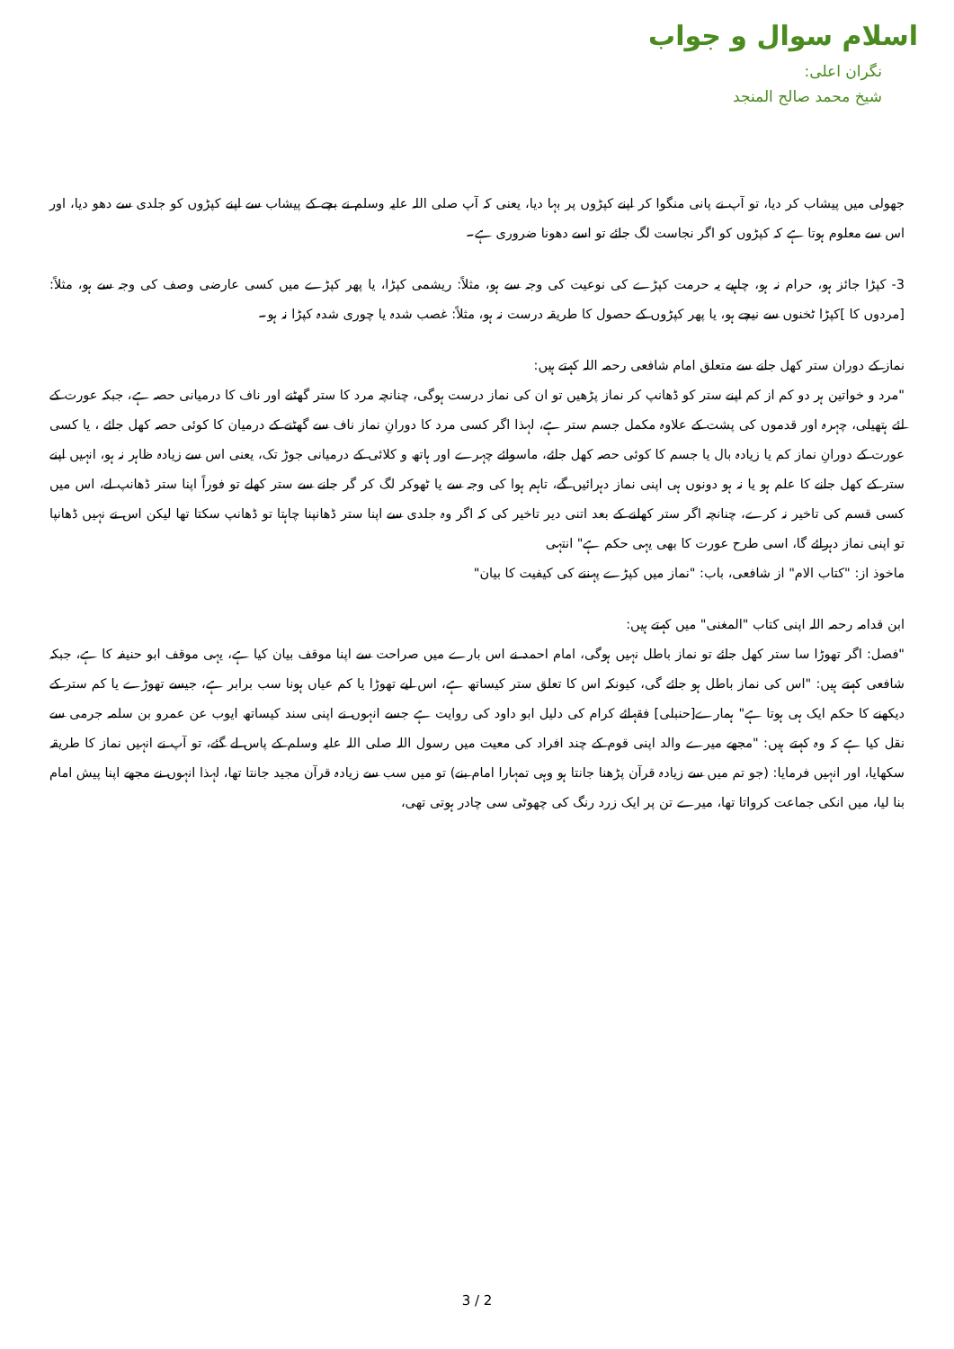اسلام سوال و جواب
نگران اعلی:
شیخ محمد صالح المنجد
جھولی میں پیشاب کر دیا، تو آپ نے پانی منگوا کر اپنے کپڑوں پر بہا دیا، یعنی کہ آپ صلی اللہ علیہ وسلم نے بچے کے پیشاب سے اپنے کپڑوں کو جلدی سے دھو دیا، اور اس سے معلوم ہوتا ہے کہ کپڑوں کو اگر نجاست لگ جائے تو اسے دھونا ضروری ہے۔
3- کپڑا جائز ہو، حرام نہ ہو، چاہیے یہ حرمت کپڑے کی نوعیت کی وجہ سے ہو، مثلاً: ریشمی کپڑا، یا پھر کپڑے میں کسی عارضی وصف کی وجہ سے ہو، مثلاً: [مردوں کا ]کپڑا ٹخنوں سے نیچے ہو، یا پھر کپڑوں کے حصول کا طریقہ درست نہ ہو، مثلاً: غصب شدہ یا چوری شدہ کپڑا نہ ہو۔
نماز کے دوران ستر کھل جانے سے متعلق امام شافعی رحمہ اللہ کہتے ہیں:
"مرد و خواتین ہر دو کم از کم اپنے ستر کو ڈھانپ کر نماز پڑھیں تو ان کی نماز درست ہوگی، چنانچہ مرد کا ستر گھٹنے اور ناف کا درمیانی حصہ ہے، جبکہ عورت کے لئے ہتھیلی، چہرہ اور قدموں کی پشت کے علاوہ مکمل جسم ستر ہے، لہذا اگر کسی مرد کا دورانِ نماز ناف سے گھٹنے کے درمیان کا کوئی حصہ کھل جائے ، یا کسی عورت کے دورانِ نماز کم یا زیادہ بال یا جسم کا کوئی حصہ کھل جائے، ماسوائے چہرے اور ہاتھ و کلائی کے درمیانی جوڑ تک، یعنی اس سے زیادہ ظاہر نہ ہو، انہیں اپنے ستر کے کھل جانے کا علم ہو یا نہ ہو دونوں ہی اپنی نماز دہرائیں گے، تاہم ہوا کی وجہ سے یا ٹھوکر لگ کر گر جانے سے ستر کھلے تو فوراً اپنا ستر ڈھانپ لے، اس میں کسی قسم کی تاخیر نہ کرے، چنانچہ اگر ستر کھلنے کے بعد اتنی دیر تاخیر کی کہ اگر وہ جلدی سے اپنا ستر ڈھانپنا چاہتا تو ڈھانپ سکتا تھا لیکن اس نے نہیں ڈھانپا تو اپنی نماز دہرائے گا، اسی طرح عورت کا بھی یہی حکم ہے" انتہی
ماخوذ از: "کتاب الام" از شافعی، باب: "نماز میں کپڑے پہننے کی کیفیت کا بیان"
ابن قدامہ رحمہ اللہ اپنی کتاب "المغنی" میں کہتے ہیں:
"فصل: اگر تھوڑا سا ستر کھل جائے تو نماز باطل نہیں ہوگی، امام احمد نے اس بارے میں صراحت سے اپنا موقف بیان کیا ہے، یہی موقف ابو حنیفہ کا ہے، جبکہ شافعی کہتے ہیں: "اس کی نماز باطل ہو جائے گی، کیونکہ اس کا تعلق ستر کیساتھ ہے، اس لیے تھوڑا یا کم عیاں ہونا سب برابر ہے، جیسے تھوڑے یا کم ستر کے دیکھنے کا حکم ایک ہی ہوتا ہے" ہمارے[حنبلی] فقہائے کرام کی دلیل ابو داود کی روایت ہے جسے انہوں نے اپنی سند کیساتھ ایوب عن عمرو بن سلمہ جرمی سے نقل کیا ہے کہ وہ کہتے ہیں: "مجھے میرے والد اپنی قوم کے چند افراد کی معیت میں رسول اللہ صلی اللہ علیہ وسلم کے پاس لے گئے، تو آپ نے انہیں نماز کا طریقہ سکھایا، اور انہیں فرمایا: (جو تم میں سے زیادہ قرآن پڑھنا جانتا ہو وہی تمہارا امام بنے) تو میں سب سے زیادہ قرآن مجید جانتا تھا، لہذا انہوں نے مجھے اپنا پیش امام بنا لیا، میں انکی جماعت کرواتا تھا، میرے تن پر ایک زرد رنگ کی چھوٹی سی چادر ہوتی تھی،
3 / 2